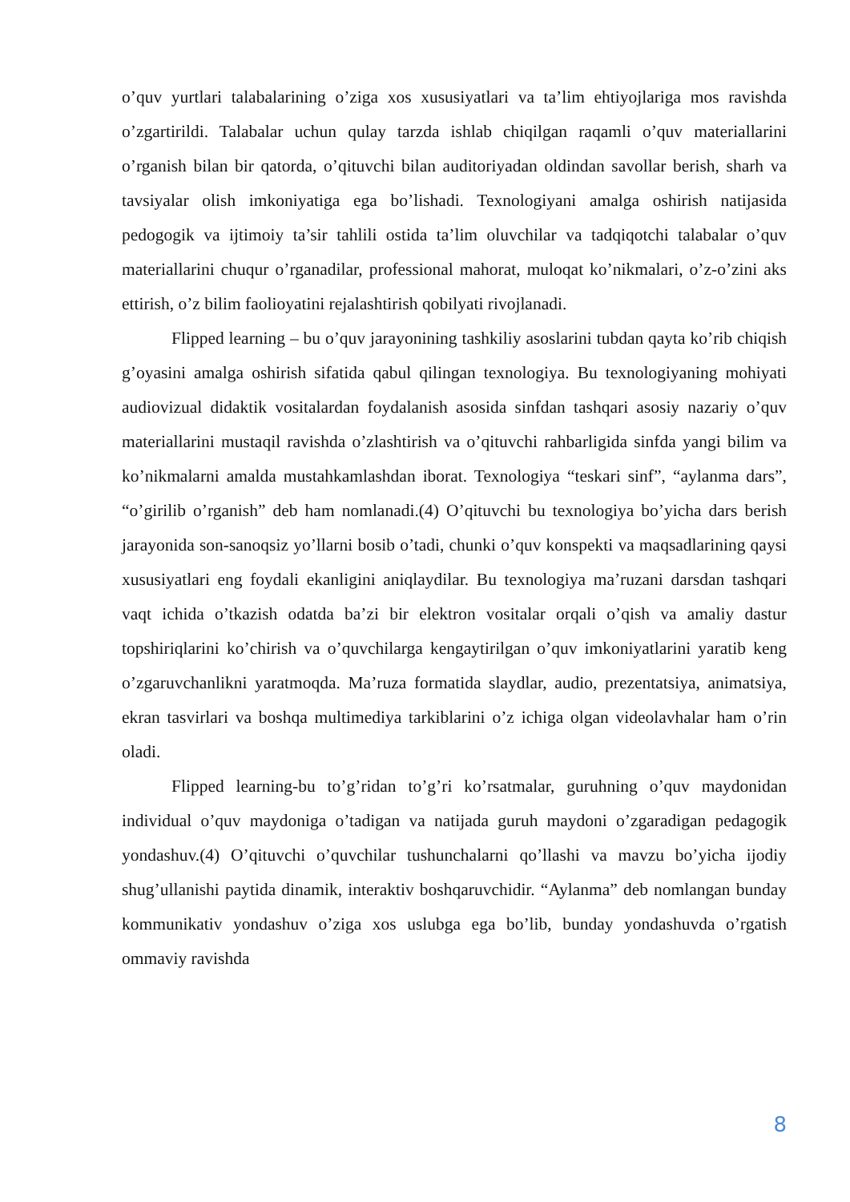o’quv yurtlari talabalarining o’ziga xos xususiyatlari va ta’lim ehtiyojlariga mos ravishda o’zgartirildi. Talabalar uchun qulay tarzda ishlab chiqilgan raqamli o’quv materiallarini o’rganish bilan bir qatorda, o’qituvchi bilan auditoriyadan oldindan savollar berish, sharh va tavsiyalar olish imkoniyatiga ega bo’lishadi. Texnologiyani amalga oshirish natijasida pedogogik va ijtimoiy ta’sir tahlili ostida ta’lim oluvchilar va tadqiqotchi talabalar o’quv materiallarini chuqur o’rganadilar, professional mahorat, muloqat ko’nikmalari, o’z-o’zini aks ettirish, o’z bilim faolioyatini rejalashtirish qobilyati rivojlanadi.
Flipped learning – bu o’quv jarayonining tashkiliy asoslarini tubdan qayta ko’rib chiqish g’oyasini amalga oshirish sifatida qabul qilingan texnologiya. Bu texnologiyaning mohiyati audiovizual didaktik vositalardan foydalanish asosida sinfdan tashqari asosiy nazariy o’quv materiallarini mustaqil ravishda o’zlashtirish va o’qituvchi rahbarligida sinfda yangi bilim va ko’nikmalarni amalda mustahkamlashdan iborat. Texnologiya “teskari sinf”, “aylanma dars”, “o’girilib o’rganish” deb ham nomlanadi.(4) O’qituvchi bu texnologiya bo’yicha dars berish jarayonida son-sanoqsiz yo’llarni bosib o’tadi, chunki o’quv konspekti va maqsadlarining qaysi xususiyatlari eng foydali ekanligini aniqlaydilar. Bu texnologiya ma’ruzani darsdan tashqari vaqt ichida o’tkazish odatda ba’zi bir elektron vositalar orqali o’qish va amaliy dastur topshiriqlarini ko’chirish va o’quvchilarga kengaytirilgan o’quv imkoniyatlarini yaratib keng o’zgaruvchanlikni yaratmoqda. Ma’ruza formatida slaydlar, audio, prezentatsiya, animatsiya, ekran tasvirlari va boshqa multimediya tarkiblarini o’z ichiga olgan videolavhalar ham o’rin oladi.
Flipped learning-bu to’g’ridan to’g’ri ko’rsatmalar, guruhning o’quv maydonidan individual o’quv maydoniga o’tadigan va natijada guruh maydoni o’zgaradigan pedagogik yondashuv.(4) O’qituvchi o’quvchilar tushunchalarni qo’llashi va mavzu bo’yicha ijodiy shug’ullanishi paytida dinamik, interaktiv boshqaruvchidir. “Aylanma” deb nomlangan bunday kommunikativ yondashuv o’ziga xos uslubga ega bo’lib, bunday yondashuvda o’rgatish ommaviy ravishda
8